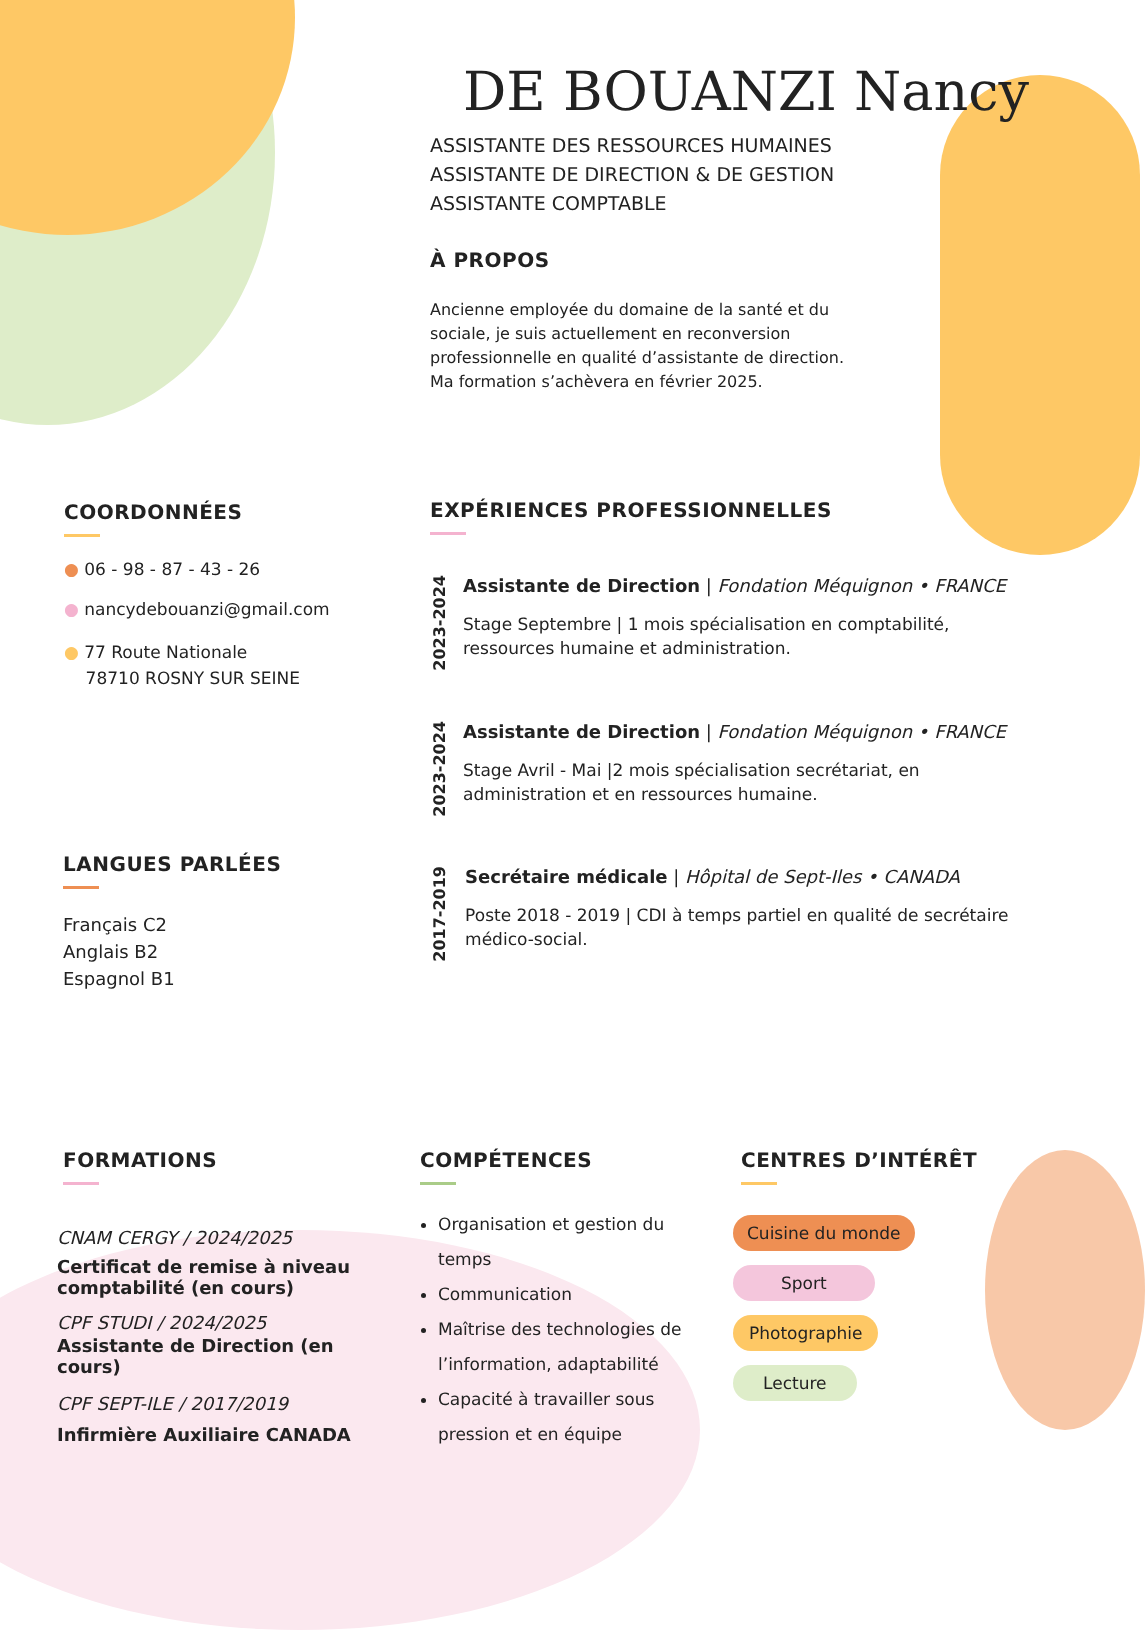DE BOUANZI Nancy
ASSISTANTE DES RESSOURCES HUMAINES
ASSISTANTE DE DIRECTION & DE GESTION
ASSISTANTE COMPTABLE
À PROPOS
Ancienne employée du domaine de la santé et du sociale, je suis actuellement en reconversion professionnelle en qualité d’assistante de direction. Ma formation s’achèvera en février 2025.
COORDONNÉES
● 06 - 98 - 87 - 43 - 26
● nancydebouanzi@gmail.com
● 77 Route Nationale
78710 ROSNY SUR SEINE
LANGUES PARLÉES
Français C2
Anglais B2
Espagnol B1
EXPÉRIENCES PROFESSIONNELLES
2023-2024
Assistante de Direction | Fondation Méquignon • FRANCE
Stage Septembre | 1 mois spécialisation en comptabilité, ressources humaine et administration.
2023-2024
Assistante de Direction | Fondation Méquignon • FRANCE
Stage Avril - Mai |2 mois spécialisation secrétariat, en administration et en ressources humaine.
2017-2019
Secrétaire médicale | Hôpital de Sept-Iles • CANADA
Poste 2018 - 2019 | CDI à temps partiel en qualité de secrétaire médico-social.
FORMATIONS
CNAM CERGY / 2024/2025
Certificat de remise à niveau comptabilité (en cours)
CPF STUDI / 2024/2025
Assistante de Direction (en cours)
CPF SEPT-ILE / 2017/2019
Infirmière Auxiliaire CANADA
COMPÉTENCES
Organisation et gestion du temps
Communication
Maîtrise des technologies de l’information, adaptabilité
Capacité à travailler sous pression et en équipe
CENTRES D’INTÉRÊT
Cuisine du monde
Sport
Photographie
Lecture